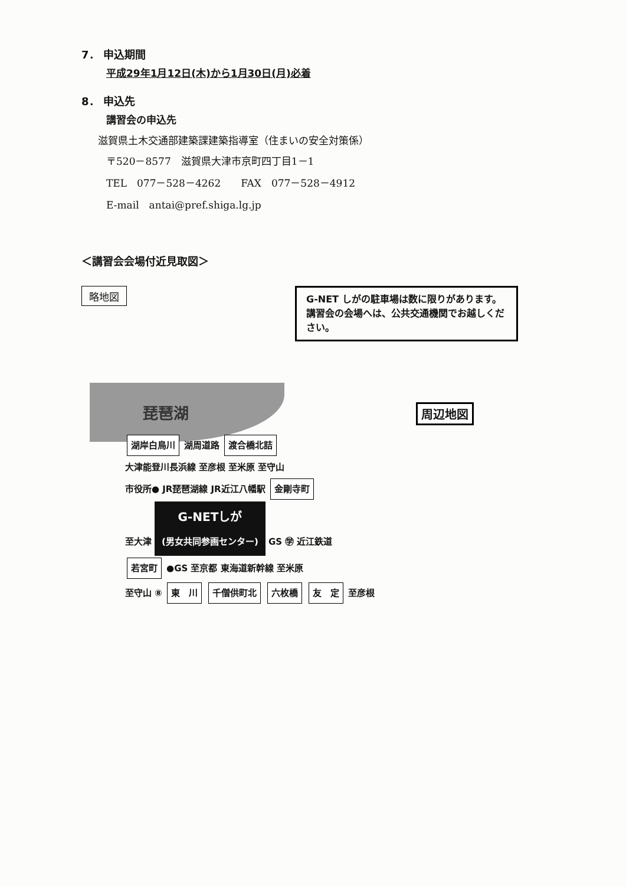7． 申込期間
平成29年1月12日(木)から1月30日(月)必着
8． 申込先
講習会の申込先
滋賀県土木交通部建築課建築指導室（住まいの安全対策係）
〒520－8577　滋賀県大津市京町四丁目1－1
TEL　077－528－4262　　FAX　077－528－4912
E-mail　antai@pref.shiga.lg.jp
＜講習会会場付近見取図＞
略地図
G-NET しがの駐車場は数に限りがあります。
講習会の会場へは、公共交通機関でお越しください。
琵琶湖 周辺地図
湖岸白鳥川 湖周道路 渡合橋北詰
大津能登川長浜線 至彦根 至米原 至守山
市役所● JR琵琶湖線 JR近江八幡駅 金剛寺町
至大津 G-NETしが
(男女共同参画センター) GS ㊫ 近江鉄道
若宮町 ●GS 至京都 東海道新幹線 至米原
至守山 ⑧ 東　川 千僧供町北 六枚橋 友　定 至彦根